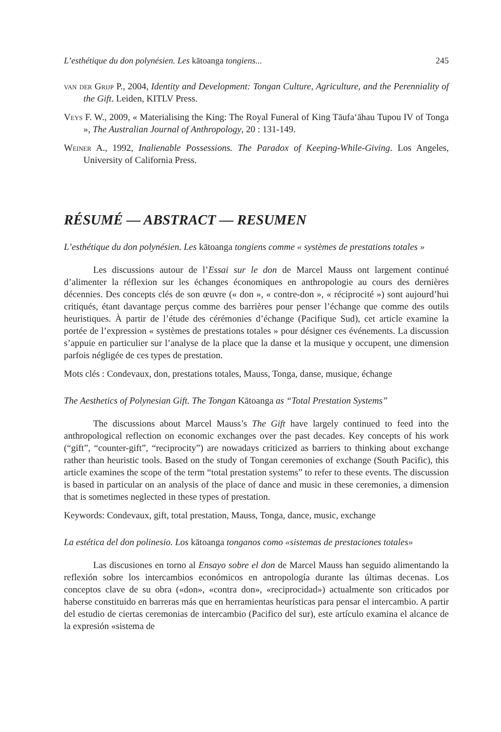L’esthétique du don polynésien. Les kātoanga tongiens... 245
van der Grijp P., 2004, Identity and Development: Tongan Culture, Agriculture, and the Perenniality of the Gift. Leiden, KITLV Press.
Veys F. W., 2009, « Materialising the King: The Royal Funeral of King Tāufa‘āhau Tupou IV of Tonga », The Australian Journal of Anthropology, 20 : 131-149.
Weiner A., 1992, Inalienable Possessions. The Paradox of Keeping-While-Giving. Los Angeles, University of California Press.
RÉSUMÉ — ABSTRACT — RESUMEN
L’esthétique du don polynésien. Les kātoanga tongiens comme « systèmes de prestations totales »
Les discussions autour de l’Essai sur le don de Marcel Mauss ont largement continué d’alimenter la réflexion sur les échanges économiques en anthropologie au cours des dernières décennies. Des concepts clés de son œuvre (« don », « contre-don », « réciprocité ») sont aujourd’hui critiqués, étant davantage perçus comme des barrières pour penser l’échange que comme des outils heuristiques. À partir de l’étude des cérémonies d’échange (Pacifique Sud), cet article examine la portée de l’expression « systèmes de prestations totales » pour désigner ces événements. La discussion s’appuie en particulier sur l’analyse de la place que la danse et la musique y occupent, une dimension parfois négligée de ces types de prestation.
Mots clés : Condevaux, don, prestations totales, Mauss, Tonga, danse, musique, échange
The Aesthetics of Polynesian Gift. The Tongan Kātoanga as “Total Prestation Systems”
The discussions about Marcel Mauss’s The Gift have largely continued to feed into the anthropological reflection on economic exchanges over the past decades. Key concepts of his work (“gift”, “counter-gift”, “reciprocity”) are nowadays criticized as barriers to thinking about exchange rather than heuristic tools. Based on the study of Tongan ceremonies of exchange (South Pacific), this article examines the scope of the term “total prestation systems” to refer to these events. The discussion is based in particular on an analysis of the place of dance and music in these ceremonies, a dimension that is sometimes neglected in these types of prestation.
Keywords: Condevaux, gift, total prestation, Mauss, Tonga, dance, music, exchange
La estética del don polinesio. Los kātoanga tonganos como «sistemas de prestaciones totales»
Las discusiones en torno al Ensayo sobre el don de Marcel Mauss han seguido alimentando la reflexión sobre los intercambios económicos en antropología durante las últimas decenas. Los conceptos clave de su obra («don», «contra don», «reciprocidad») actualmente son criticados por haberse constituido en barreras más que en herramientas heurísticas para pensar el intercambio. A partir del estudio de ciertas ceremonias de intercambio (Pacifico del sur), este artículo examina el alcance de la expresión «sistema de